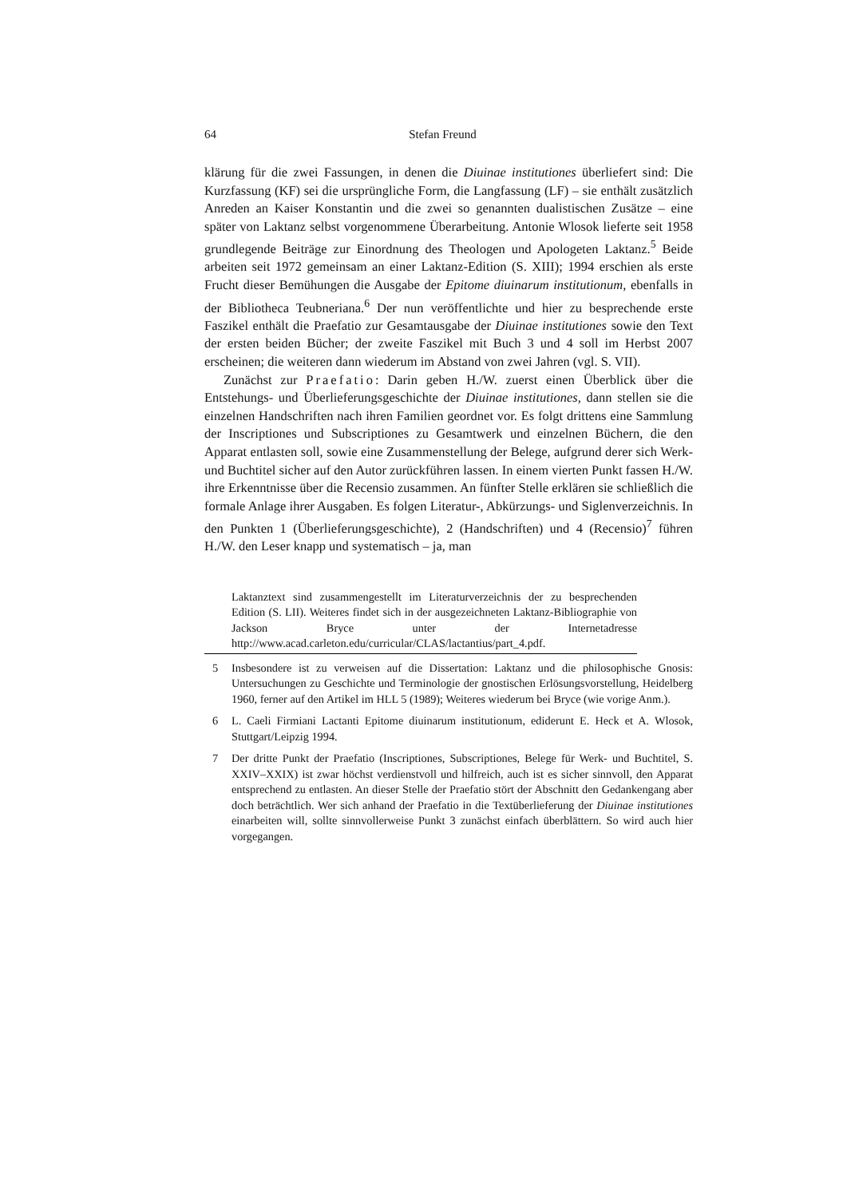64 Stefan Freund
klärung für die zwei Fassungen, in denen die Diuinae institutiones überliefert sind: Die Kurzfassung (KF) sei die ursprüngliche Form, die Langfassung (LF) – sie enthält zusätzlich Anreden an Kaiser Konstantin und die zwei so genannten dualistischen Zusätze – eine später von Laktanz selbst vorgenommene Überarbeitung. Antonie Wlosok lieferte seit 1958 grundlegende Beiträge zur Einordnung des Theologen und Apologeten Laktanz.<sup>5</sup> Beide arbeiten seit 1972 gemeinsam an einer Laktanz-Edition (S. XIII); 1994 erschien als erste Frucht dieser Bemühungen die Ausgabe der Epitome diuinarum institutionum, ebenfalls in der Bibliotheca Teubneriana.<sup>6</sup> Der nun veröffentlichte und hier zu besprechende erste Faszikel enthält die Praefatio zur Gesamtausgabe der Diuinae institutiones sowie den Text der ersten beiden Bücher; der zweite Faszikel mit Buch 3 und 4 soll im Herbst 2007 erscheinen; die weiteren dann wiederum im Abstand von zwei Jahren (vgl. S. VII).
Zunächst zur Praefatio: Darin geben H./W. zuerst einen Überblick über die Entstehungs- und Überlieferungsgeschichte der Diuinae institutiones, dann stellen sie die einzelnen Handschriften nach ihren Familien geordnet vor. Es folgt drittens eine Sammlung der Inscriptiones und Subscriptiones zu Gesamtwerk und einzelnen Büchern, die den Apparat entlasten soll, sowie eine Zusammenstellung der Belege, aufgrund derer sich Werk- und Buchtitel sicher auf den Autor zurückführen lassen. In einem vierten Punkt fassen H./W. ihre Erkenntnisse über die Recensio zusammen. An fünfter Stelle erklären sie schließlich die formale Anlage ihrer Ausgaben. Es folgen Literatur-, Abkürzungs- und Siglenverzeichnis. In den Punkten 1 (Überlieferungsgeschichte), 2 (Handschriften) und 4 (Recensio)<sup>7</sup> führen H./W. den Leser knapp und systematisch – ja, man
Laktanztext sind zusammengestellt im Literaturverzeichnis der zu besprechenden Edition (S. LII). Weiteres findet sich in der ausgezeichneten Laktanz-Bibliographie von Jackson Bryce unter der Internetadresse http://www.acad.carleton.edu/curricular/CLAS/lactantius/part_4.pdf.
5 Insbesondere ist zu verweisen auf die Dissertation: Laktanz und die philosophische Gnosis: Untersuchungen zu Geschichte und Terminologie der gnostischen Erlösungsvorstellung, Heidelberg 1960, ferner auf den Artikel im HLL 5 (1989); Weiteres wiederum bei Bryce (wie vorige Anm.).
6 L. Caeli Firmiani Lactanti Epitome diuinarum institutionum, ediderunt E. Heck et A. Wlosok, Stuttgart/Leipzig 1994.
7 Der dritte Punkt der Praefatio (Inscriptiones, Subscriptiones, Belege für Werk- und Buchtitel, S. XXIV–XXIX) ist zwar höchst verdienstvoll und hilfreich, auch ist es sicher sinnvoll, den Apparat entsprechend zu entlasten. An dieser Stelle der Praefatio stört der Abschnitt den Gedankengang aber doch beträchtlich. Wer sich anhand der Praefatio in die Textüberlieferung der Diuinae institutiones einarbeiten will, sollte sinnvollerweise Punkt 3 zunächst einfach überblättern. So wird auch hier vorgegangen.